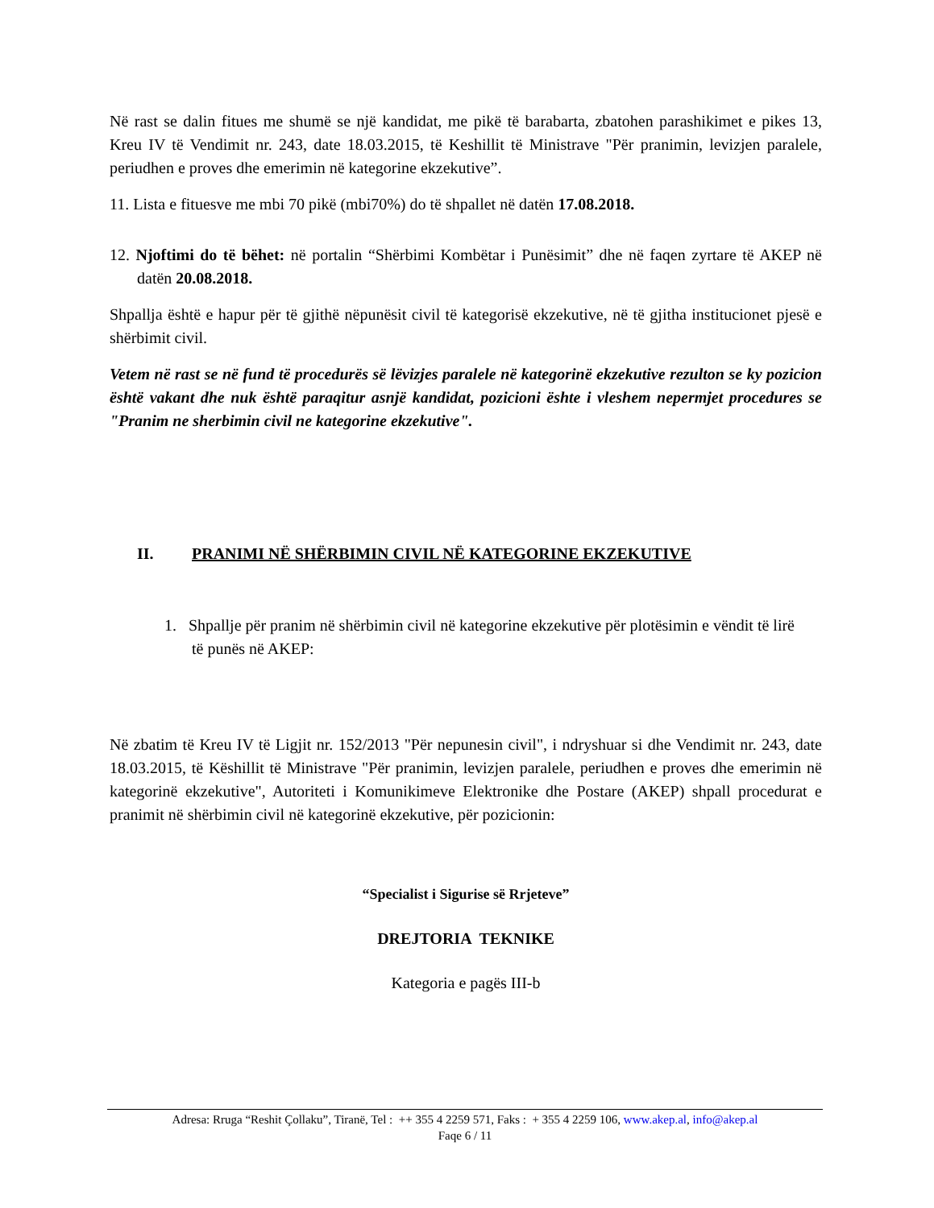Në rast se dalin fitues me shumë se një kandidat, me pikë të barabarta, zbatohen parashikimet e pikes 13, Kreu IV të Vendimit nr. 243, date 18.03.2015, të Keshillit të Ministrave "Për pranimin, levizjen paralele, periudhen e proves dhe emerimin në kategorine ekzekutive”.
11. Lista e fituesve me mbi 70 pikë (mbi70%) do të shpallet në datën 17.08.2018.
12. Njoftimi do të bëhet: në portalin “Shërbimi Kombëtar i Punësimit” dhe në faqen zyrtare të AKEP në datën 20.08.2018.
Shpallja është e hapur për të gjithë nëpunësit civil të kategorisë ekzekutive, në të gjitha institucionet pjesë e shërbimit civil.
Vetem në rast se në fund të procedurës së lëvizjes paralele në kategorinë ekzekutive rezulton se ky pozicion është vakant dhe nuk është paraqitur asnjë kandidat, pozicioni ështe i vleshem nepermjet procedures se "Pranim ne sherbimin civil ne kategorine ekzekutive".
II. PRANIMI NË SHËRBIMIN CIVIL NË KATEGORINE EKZEKUTIVE
1. Shpallje për pranim në shërbimin civil në kategorine ekzekutive për plotësimin e vëndit të lirë të punës në AKEP:
Në zbatim të Kreu IV të Ligjit nr. 152/2013 "Për nepunesin civil", i ndryshuar si dhe Vendimit nr. 243, date 18.03.2015, të Këshillit të Ministrave "Për pranimin, levizjen paralele, periudhen e proves dhe emerimin në kategorinë ekzekutive", Autoriteti i Komunikimeve Elektronike dhe Postare (AKEP) shpall procedurat e pranimit në shërbimin civil në kategorinë ekzekutive, për pozicionin:
“Specialist i Sigurise së Rrjeteve”
DREJTORIA TEKNIKE
Kategoria e pagës III-b
Adresa: Rruga “Reshit Çollaku”, Tiranë, Tel : ++ 355 4 2259 571, Faks : + 355 4 2259 106, www.akep.al, info@akep.al
Faqe 6 / 11